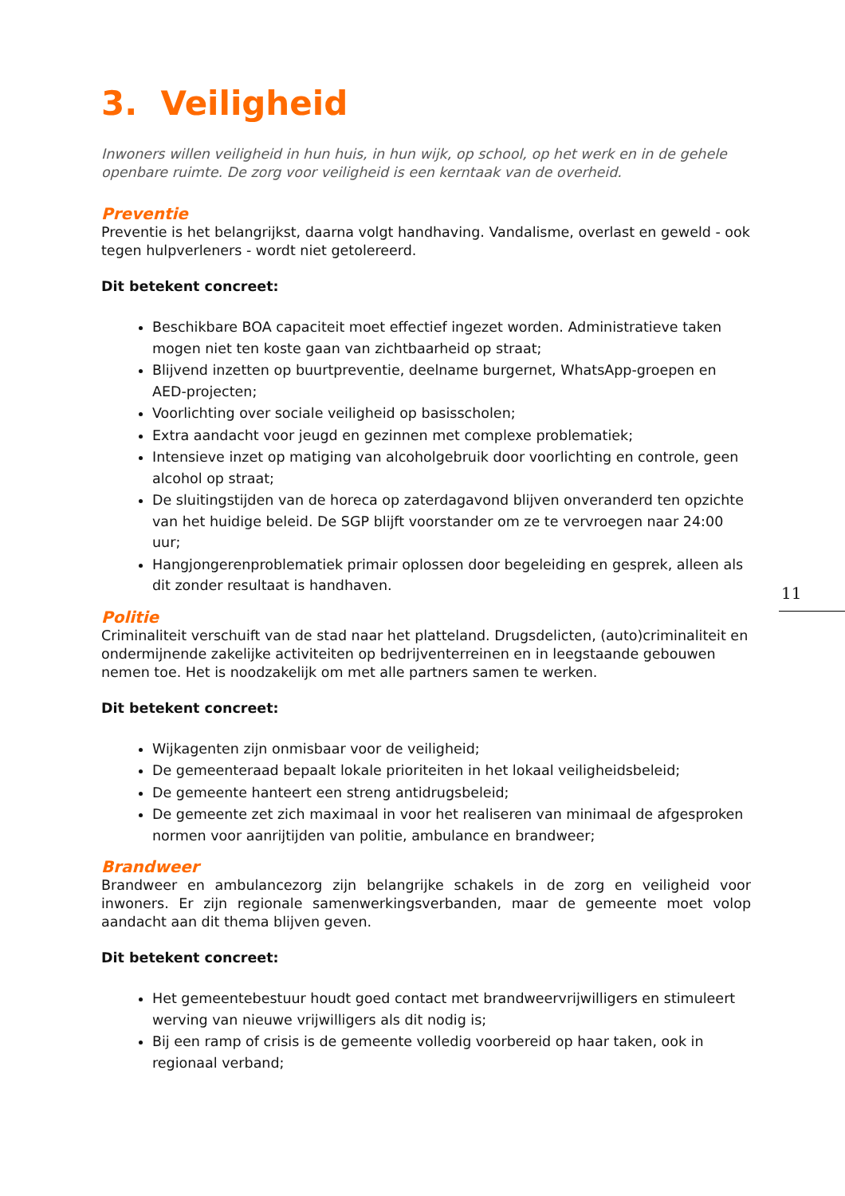3. Veiligheid
Inwoners willen veiligheid in hun huis, in hun wijk, op school, op het werk en in de gehele openbare ruimte. De zorg voor veiligheid is een kerntaak van de overheid.
Preventie
Preventie is het belangrijkst, daarna volgt handhaving. Vandalisme, overlast en geweld - ook tegen hulpverleners - wordt niet getolereerd.
Dit betekent concreet:
Beschikbare BOA capaciteit moet effectief ingezet worden. Administratieve taken mogen niet ten koste gaan van zichtbaarheid op straat;
Blijvend inzetten op buurtpreventie, deelname burgernet, WhatsApp-groepen en AED-projecten;
Voorlichting over sociale veiligheid op basisscholen;
Extra aandacht voor jeugd en gezinnen met complexe problematiek;
Intensieve inzet op matiging van alcoholgebruik door voorlichting en controle, geen alcohol op straat;
De sluitingstijden van de horeca op zaterdagavond blijven onveranderd ten opzichte van het huidige beleid. De SGP blijft voorstander om ze te vervroegen naar 24:00 uur;
Hangjongerenproblematiek primair oplossen door begeleiding en gesprek, alleen als dit zonder resultaat is handhaven.
Politie
Criminaliteit verschuift van de stad naar het platteland. Drugsdelicten, (auto)criminaliteit en ondermijnende zakelijke activiteiten op bedrijventerreinen en in leegstaande gebouwen nemen toe. Het is noodzakelijk om met alle partners samen te werken.
Dit betekent concreet:
Wijkagenten zijn onmisbaar voor de veiligheid;
De gemeenteraad bepaalt lokale prioriteiten in het lokaal veiligheidsbeleid;
De gemeente hanteert een streng antidrugsbeleid;
De gemeente zet zich maximaal in voor het realiseren van minimaal de afgesproken normen voor aanrijtijden van politie, ambulance en brandweer;
Brandweer
Brandweer en ambulancezorg zijn belangrijke schakels in de zorg en veiligheid voor inwoners. Er zijn regionale samenwerkingsverbanden, maar de gemeente moet volop aandacht aan dit thema blijven geven.
Dit betekent concreet:
Het gemeentebestuur houdt goed contact met brandweervrijwilligers en stimuleert werving van nieuwe vrijwilligers als dit nodig is;
Bij een ramp of crisis is de gemeente volledig voorbereid op haar taken, ook in regionaal verband;
11